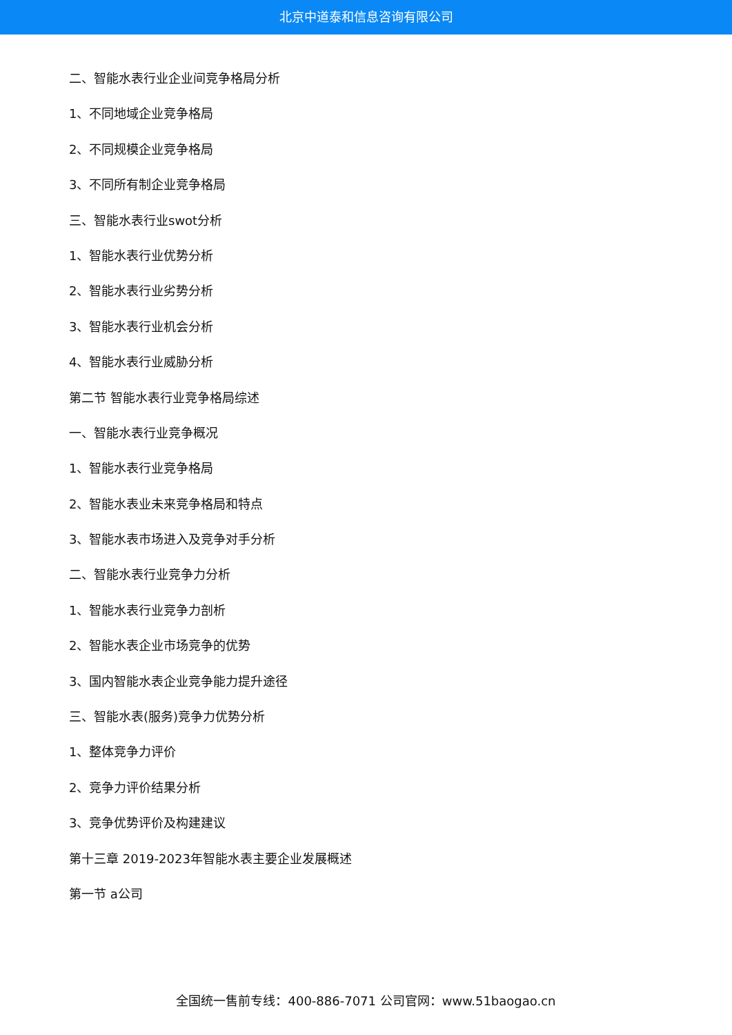北京中道泰和信息咨询有限公司
二、智能水表行业企业间竞争格局分析
1、不同地域企业竞争格局
2、不同规模企业竞争格局
3、不同所有制企业竞争格局
三、智能水表行业swot分析
1、智能水表行业优势分析
2、智能水表行业劣势分析
3、智能水表行业机会分析
4、智能水表行业威胁分析
第二节 智能水表行业竞争格局综述
一、智能水表行业竞争概况
1、智能水表行业竞争格局
2、智能水表业未来竞争格局和特点
3、智能水表市场进入及竞争对手分析
二、智能水表行业竞争力分析
1、智能水表行业竞争力剖析
2、智能水表企业市场竞争的优势
3、国内智能水表企业竞争能力提升途径
三、智能水表(服务)竞争力优势分析
1、整体竞争力评价
2、竞争力评价结果分析
3、竞争优势评价及构建建议
第十三章 2019-2023年智能水表主要企业发展概述
第一节 a公司
全国统一售前专线：400-886-7071 公司官网：www.51baogao.cn